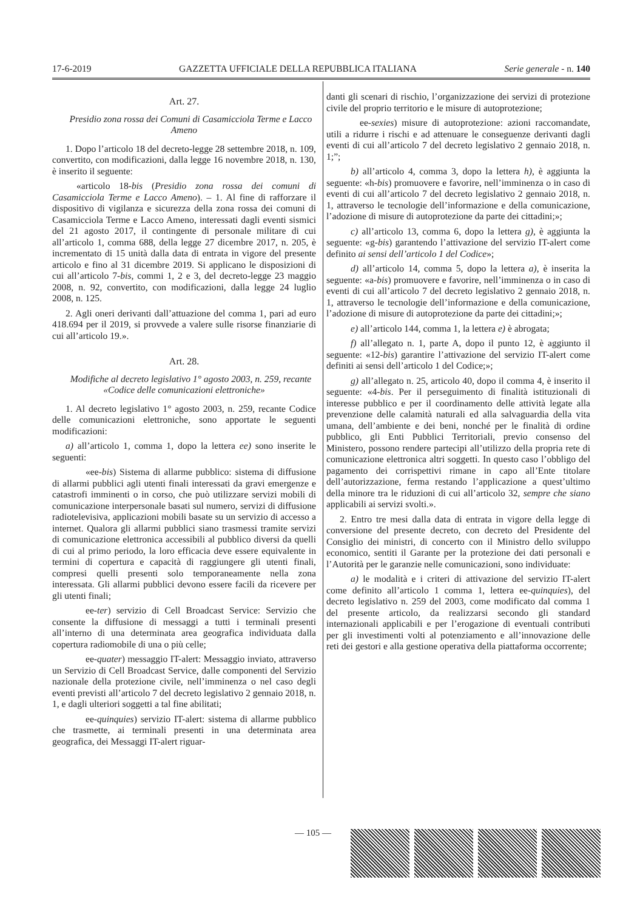17-6-2019 GAZZETTA UFFICIALE DELLA REPUBBLICA ITALIANA Serie generale - n. 140
Art. 27.
Presidio zona rossa dei Comuni di Casamicciola Terme e Lacco Ameno
1. Dopo l’articolo 18 del decreto-legge 28 settembre 2018, n. 109, convertito, con modificazioni, dalla legge 16 novembre 2018, n. 130, è inserito il seguente:
«articolo 18-bis (Presidio zona rossa dei comuni di Casamicciola Terme e Lacco Ameno). – 1. Al fine di rafforzare il dispositivo di vigilanza e sicurezza della zona rossa dei comuni di Casamicciola Terme e Lacco Ameno, interessati dagli eventi sismici del 21 agosto 2017, il contingente di personale militare di cui all’articolo 1, comma 688, della legge 27 dicembre 2017, n. 205, è incrementato di 15 unità dalla data di entrata in vigore del presente articolo e fino al 31 dicembre 2019. Si applicano le disposizioni di cui all’articolo 7-bis, commi 1, 2 e 3, del decreto-legge 23 maggio 2008, n. 92, convertito, con modificazioni, dalla legge 24 luglio 2008, n. 125.
2. Agli oneri derivanti dall’attuazione del comma 1, pari ad euro 418.694 per il 2019, si provvede a valere sulle risorse finanziarie di cui all’articolo 19.».
Art. 28.
Modifiche al decreto legislativo 1° agosto 2003, n. 259, recante «Codice delle comunicazioni elettroniche»
1. Al decreto legislativo 1° agosto 2003, n. 259, recante Codice delle comunicazioni elettroniche, sono apportate le seguenti modificazioni:
a) all’articolo 1, comma 1, dopo la lettera ee) sono inserite le seguenti:
«ee-bis) Sistema di allarme pubblico: sistema di diffusione di allarmi pubblici agli utenti finali interessati da gravi emergenze e catastrofi imminenti o in corso, che può utilizzare servizi mobili di comunicazione interpersonale basati sul numero, servizi di diffusione radiotelevisiva, applicazioni mobili basate su un servizio di accesso a internet. Qualora gli allarmi pubblici siano trasmessi tramite servizi di comunicazione elettronica accessibili al pubblico diversi da quelli di cui al primo periodo, la loro efficacia deve essere equivalente in termini di copertura e capacità di raggiungere gli utenti finali, compresi quelli presenti solo temporaneamente nella zona interessata. Gli allarmi pubblici devono essere facili da ricevere per gli utenti finali;
ee-ter) servizio di Cell Broadcast Service: Servizio che consente la diffusione di messaggi a tutti i terminali presenti all’interno di una determinata area geografica individuata dalla copertura radiomobile di una o più celle;
ee-quater) messaggio IT-alert: Messaggio inviato, attraverso un Servizio di Cell Broadcast Service, dalle componenti del Servizio nazionale della protezione civile, nell’imminenza o nel caso degli eventi previsti all’articolo 7 del decreto legislativo 2 gennaio 2018, n. 1, e dagli ulteriori soggetti a tal fine abilitati;
ee-quinquies) servizio IT-alert: sistema di allarme pubblico che trasmette, ai terminali presenti in una determinata area geografica, dei Messaggi IT-alert riguar-
danti gli scenari di rischio, l’organizzazione dei servizi di protezione civile del proprio territorio e le misure di autoprotezione;
ee-sexies) misure di autoprotezione: azioni raccomandate, utili a ridurre i rischi e ad attenuare le conseguenze derivanti dagli eventi di cui all’articolo 7 del decreto legislativo 2 gennaio 2018, n. 1;”;
b) all’articolo 4, comma 3, dopo la lettera h), è aggiunta la seguente: «h-bis) promuovere e favorire, nell’imminenza o in caso di eventi di cui all’articolo 7 del decreto legislativo 2 gennaio 2018, n. 1, attraverso le tecnologie dell’informazione e della comunicazione, l’adozione di misure di autoprotezione da parte dei cittadini;»;
c) all’articolo 13, comma 6, dopo la lettera g), è aggiunta la seguente: «g-bis) garantendo l’attivazione del servizio IT-alert come definito ai sensi dell’articolo 1 del Codice»;
d) all’articolo 14, comma 5, dopo la lettera a), è inserita la seguente: «a-bis) promuovere e favorire, nell’imminenza o in caso di eventi di cui all’articolo 7 del decreto legislativo 2 gennaio 2018, n. 1, attraverso le tecnologie dell’informazione e della comunicazione, l’adozione di misure di autoprotezione da parte dei cittadini;»;
e) all’articolo 144, comma 1, la lettera e) è abrogata;
f) all’allegato n. 1, parte A, dopo il punto 12, è aggiunto il seguente: «12-bis) garantire l’attivazione del servizio IT-alert come definiti ai sensi dell’articolo 1 del Codice;»;
g) all’allegato n. 25, articolo 40, dopo il comma 4, è inserito il seguente: «4-bis. Per il perseguimento di finalità istituzionali di interesse pubblico e per il coordinamento delle attività legate alla prevenzione delle calamità naturali ed alla salvaguardia della vita umana, dell’ambiente e dei beni, nonché per le finalità di ordine pubblico, gli Enti Pubblici Territoriali, previo consenso del Ministero, possono rendere partecipi all’utilizzo della propria rete di comunicazione elettronica altri soggetti. In questo caso l’obbligo del pagamento dei corrispettivi rimane in capo all’Ente titolare dell’autorizzazione, ferma restando l’applicazione a quest’ultimo della minore tra le riduzioni di cui all’articolo 32, sempre che siano applicabili ai servizi svolti.».
2. Entro tre mesi dalla data di entrata in vigore della legge di conversione del presente decreto, con decreto del Presidente del Consiglio dei ministri, di concerto con il Ministro dello sviluppo economico, sentiti il Garante per la protezione dei dati personali e l’Autorità per le garanzie nelle comunicazioni, sono individuate:
a) le modalità e i criteri di attivazione del servizio IT-alert come definito all’articolo 1 comma 1, lettera ee-quinquies), del decreto legislativo n. 259 del 2003, come modificato dal comma 1 del presente articolo, da realizzarsi secondo gli standard internazionali applicabili e per l’erogazione di eventuali contributi per gli investimenti volti al potenziamento e all’innovazione delle reti dei gestori e alla gestione operativa della piattaforma occorrente;
— 105 —